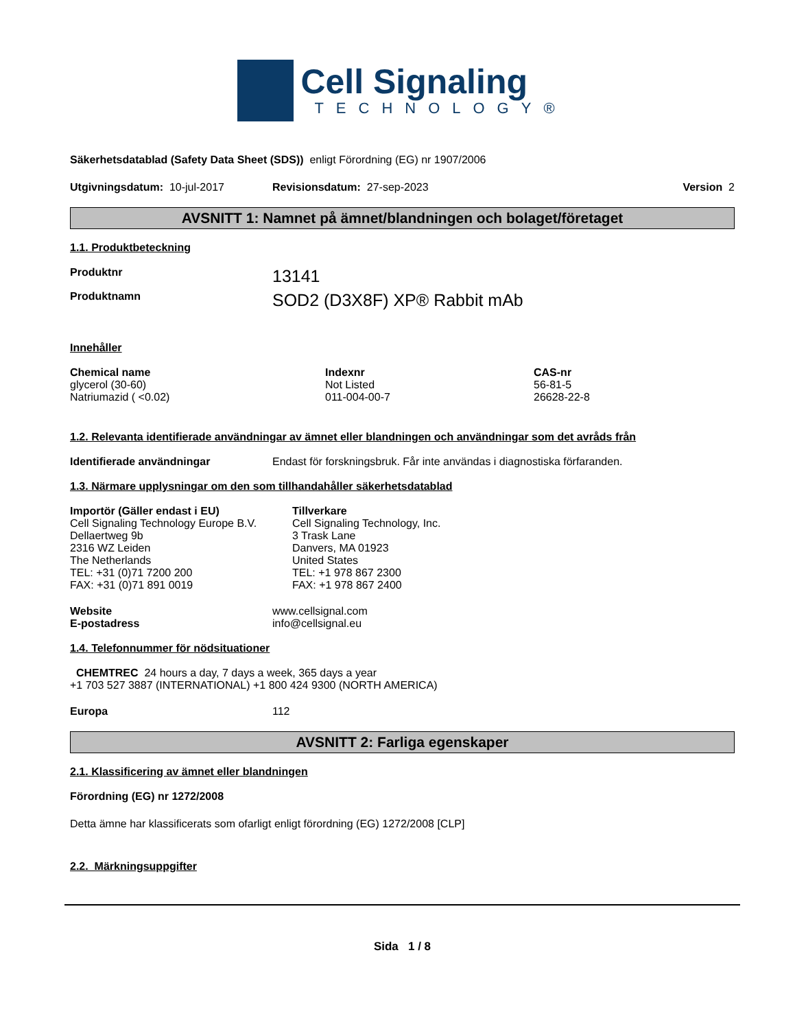Cell Signaling
TECHNOLOGY®
Säkerhetsdatablad (Safety Data Sheet (SDS)) enligt Förordning (EG) nr 1907/2006
Utgivningsdatum: 10-jul-2017 Revisionsdatum: 27-sep-2023 Version 2
AVSNITT 1: Namnet på ämnet/blandningen och bolaget/företaget
1.1. Produktbeteckning
Produktnr 13141
Produktnamn SOD2 (D3X8F) XP® Rabbit mAb
Innehåller
| Chemical name | Indexnr | CAS-nr |
| --- | --- | --- |
| glycerol (30-60) | Not Listed | 56-81-5 |
| Natriumazid ( <0.02) | 011-004-00-7 | 26628-22-8 |
1.2. Relevanta identifierade användningar av ämnet eller blandningen och användningar som det avråds från
Identifierade användningar Endast för forskningsbruk. Får inte användas i diagnostiska förfaranden.
1.3. Närmare upplysningar om den som tillhandahåller säkerhetsdatablad
Importör (Gäller endast i EU)
Cell Signaling Technology Europe B.V.
Dellaertweg 9b
2316 WZ Leiden
The Netherlands
TEL: +31 (0)71 7200 200
FAX: +31 (0)71 891 0019
Tillverkare
Cell Signaling Technology, Inc.
3 Trask Lane
Danvers, MA 01923
United States
TEL: +1 978 867 2300
FAX: +1 978 867 2400
Website
E-postadress www.cellsignal.com
info@cellsignal.eu
1.4. Telefonnummer för nödsituationer
CHEMTREC 24 hours a day, 7 days a week, 365 days a year
+1 703 527 3887 (INTERNATIONAL) +1 800 424 9300 (NORTH AMERICA)
Europa 112
AVSNITT 2: Farliga egenskaper
2.1. Klassificering av ämnet eller blandningen
Förordning (EG) nr 1272/2008
Detta ämne har klassificerats som ofarligt enligt förordning (EG) 1272/2008 [CLP]
2.2. Märkningsuppgifter
Sida 1 / 8